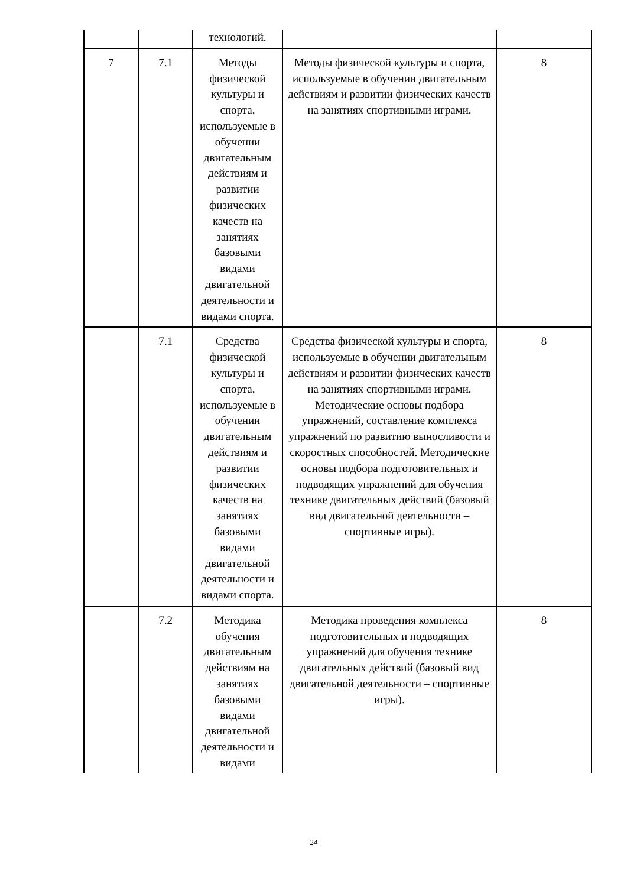| | | технологий. | | |
| 7 | 7.1 | Методы физической культуры и спорта, используемые в обучении двигательным действиям и развитии физических качеств на занятиях базовыми видами двигательной деятельности и видами спорта. | Методы физической культуры и спорта, используемые в обучении двигательным действиям и развитии физических качеств на занятиях спортивными играми. | 8 |
| | 7.1 | Средства физической культуры и спорта, используемые в обучении двигательным действиям и развитии физических качеств на занятиях базовыми видами двигательной деятельности и видами спорта. | Средства физической культуры и спорта, используемые в обучении двигательным действиям и развитии физических качеств на занятиях спортивными играми. Методические основы подбора упражнений, составление комплекса упражнений по развитию выносливости и скоростных способностей. Методические основы подбора подготовительных и подводящих упражнений для обучения технике двигательных действий (базовый вид двигательной деятельности – спортивные игры). | 8 |
| | 7.2 | Методика обучения двигательным действиям на занятиях базовыми видами двигательной деятельности и видами | Методика проведения комплекса подготовительных и подводящих упражнений для обучения технике двигательных действий (базовый вид двигательной деятельности – спортивные игры). | 8 |
24